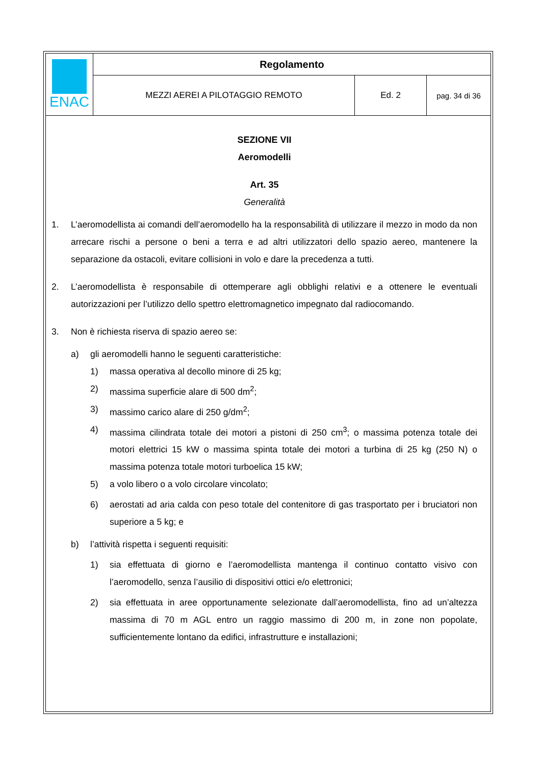| ENAC | Regolamento | | |
| | MEZZI AEREI A PILOTAGGIO REMOTO | Ed. 2 | pag. 34 di 36 |
SEZIONE VII
Aeromodelli
Art. 35
Generalità
1. L’aeromodellista ai comandi dell’aeromodello ha la responsabilità di utilizzare il mezzo in modo da non arrecare rischi a persone o beni a terra e ad altri utilizzatori dello spazio aereo, mantenere la separazione da ostacoli, evitare collisioni in volo e dare la precedenza a tutti.
2. L’aeromodellista è responsabile di ottemperare agli obblighi relativi e a ottenere le eventuali autorizzazioni per l’utilizzo dello spettro elettromagnetico impegnato dal radiocomando.
3. Non è richiesta riserva di spazio aereo se:
a) gli aeromodelli hanno le seguenti caratteristiche:
1) massa operativa al decollo minore di 25 kg;
2) massima superficie alare di 500 dm<sup>2</sup>;
3) massimo carico alare di 250 g/dm<sup>2</sup>;
4) massima cilindrata totale dei motori a pistoni di 250 cm<sup>3</sup>; o massima potenza totale dei motori elettrici 15 kW o massima spinta totale dei motori a turbina di 25 kg (250 N) o massima potenza totale motori turboelica 15 kW;
5) a volo libero o a volo circolare vincolato;
6) aerostati ad aria calda con peso totale del contenitore di gas trasportato per i bruciatori non superiore a 5 kg; e
b) l’attività rispetta i seguenti requisiti:
1) sia effettuata di giorno e l’aeromodellista mantenga il continuo contatto visivo con l’aeromodello, senza l’ausilio di dispositivi ottici e/o elettronici;
2) sia effettuata in aree opportunamente selezionate dall’aeromodellista, fino ad un’altezza massima di 70 m AGL entro un raggio massimo di 200 m, in zone non popolate, sufficientemente lontano da edifici, infrastrutture e installazioni;